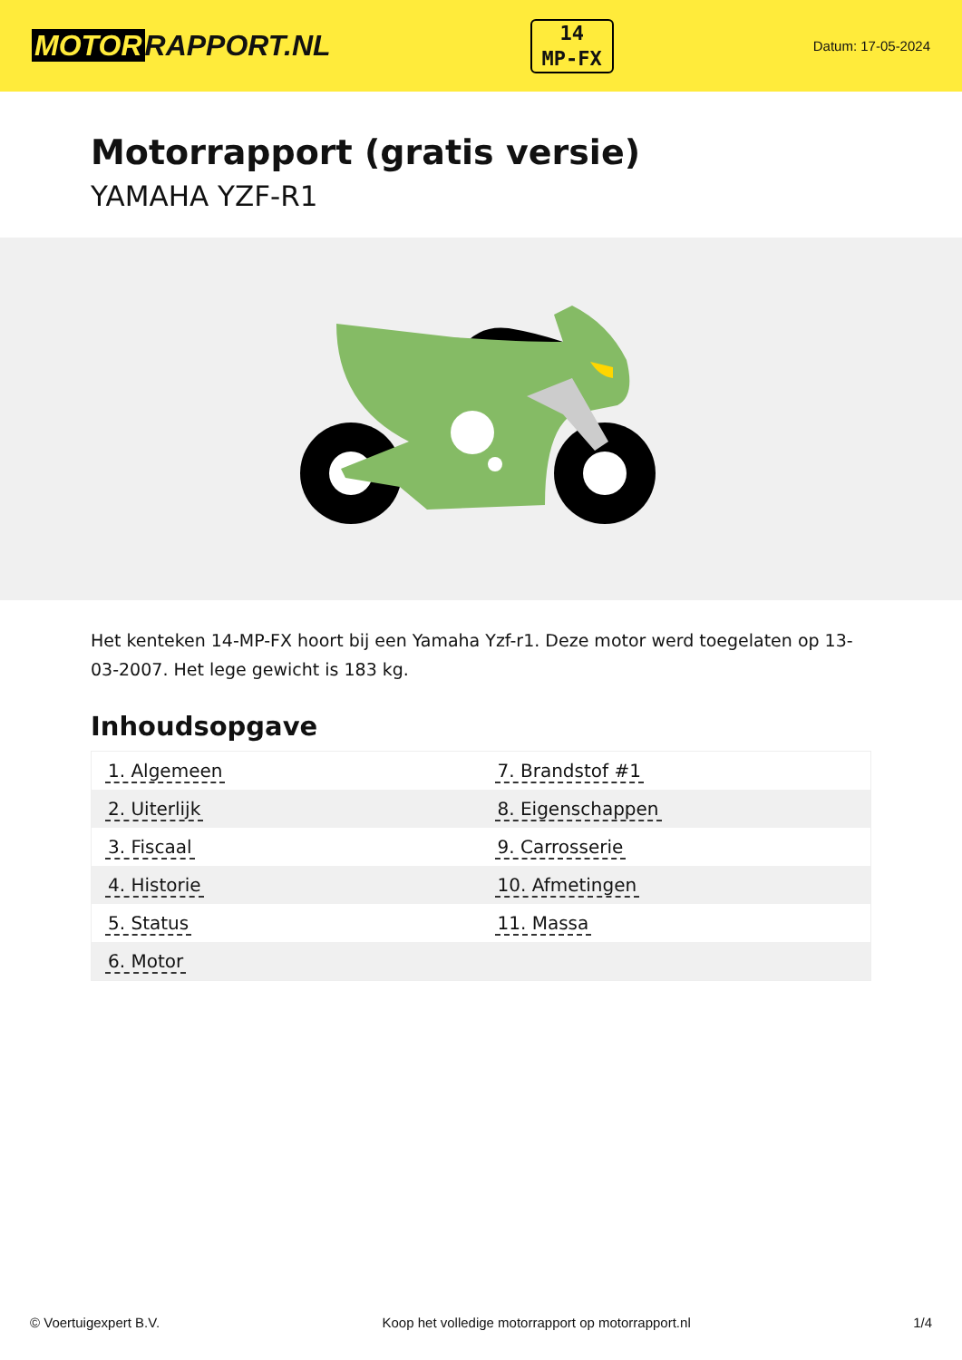MOTOR RAPPORT.NL
14
MP-FX
Datum: 17-05-2024
Motorrapport (gratis versie)
YAMAHA YZF-R1
Het kenteken 14-MP-FX hoort bij een Yamaha Yzf-r1. Deze motor werd toegelaten op 13-03-2007. Het lege gewicht is 183 kg.
Inhoudsopgave
| 1. Algemeen | 7. Brandstof #1 |
| 2. Uiterlijk | 8. Eigenschappen |
| 3. Fiscaal | 9. Carrosserie |
| 4. Historie | 10. Afmetingen |
| 5. Status | 11. Massa |
| 6. Motor | |
© Voertuigexpert B.V. Koop het volledige motorrapport op motorrapport.nl
1/4